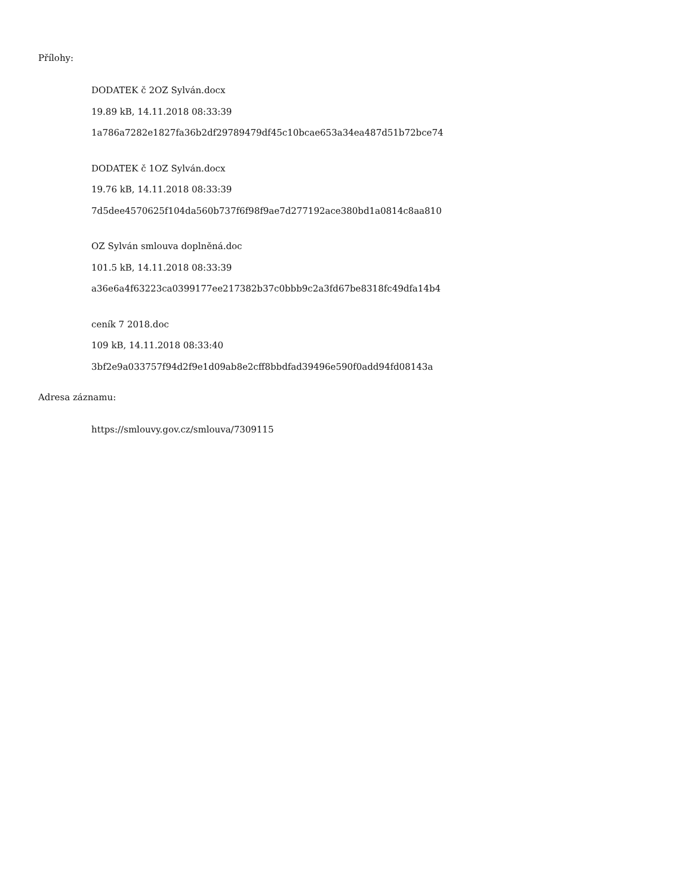Přílohy:
DODATEK č 2OZ Sylván.docx
19.89 kB, 14.11.2018 08:33:39
1a786a7282e1827fa36b2df29789479df45c10bcae653a34ea487d51b72bce74
DODATEK č 1OZ Sylván.docx
19.76 kB, 14.11.2018 08:33:39
7d5dee4570625f104da560b737f6f98f9ae7d277192ace380bd1a0814c8aa810
OZ Sylván smlouva doplněná.doc
101.5 kB, 14.11.2018 08:33:39
a36e6a4f63223ca0399177ee217382b37c0bbb9c2a3fd67be8318fc49dfa14b4
ceník 7 2018.doc
109 kB, 14.11.2018 08:33:40
3bf2e9a033757f94d2f9e1d09ab8e2cff8bbdfad39496e590f0add94fd08143a
Adresa záznamu:
https://smlouvy.gov.cz/smlouva/7309115